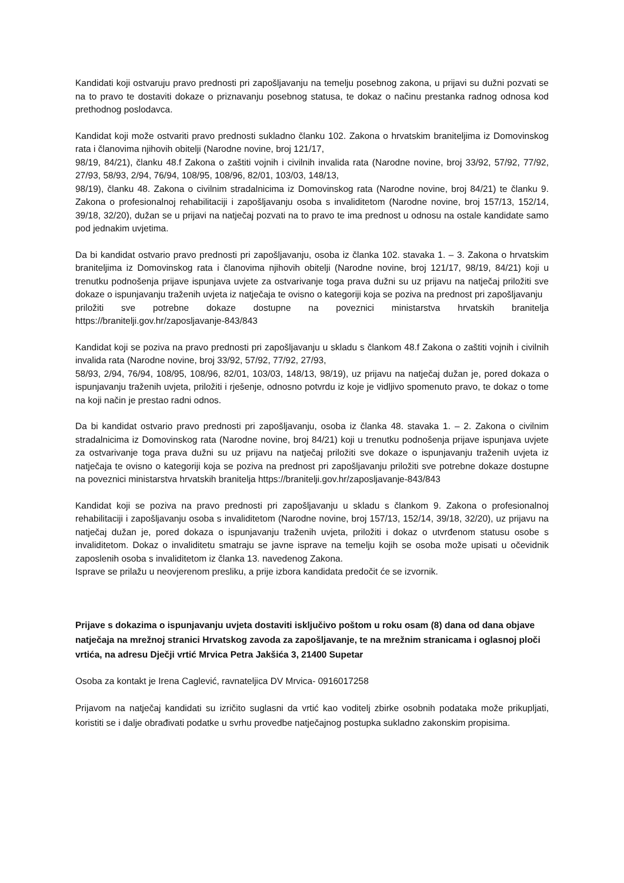Kandidati koji ostvaruju pravo prednosti pri zapošljavanju na temelju posebnog zakona, u prijavi su dužni pozvati se na to pravo te dostaviti dokaze o priznavanju posebnog statusa, te dokaz o načinu prestanka radnog odnosa kod prethodnog poslodavca.
Kandidat koji može ostvariti pravo prednosti sukladno članku 102. Zakona o hrvatskim braniteljima iz Domovinskog rata i članovima njihovih obitelji (Narodne novine, broj 121/17,
98/19, 84/21), članku 48.f Zakona o zaštiti vojnih i civilnih invalida rata (Narodne novine, broj 33/92, 57/92, 77/92, 27/93, 58/93, 2/94, 76/94, 108/95, 108/96, 82/01, 103/03, 148/13,
98/19), članku 48. Zakona o civilnim stradalnicima iz Domovinskog rata (Narodne novine, broj 84/21) te članku 9. Zakona o profesionalnoj rehabilitaciji i zapošljavanju osoba s invaliditetom (Narodne novine, broj 157/13, 152/14, 39/18, 32/20), dužan se u prijavi na natječaj pozvati na to pravo te ima prednost u odnosu na ostale kandidate samo pod jednakim uvjetima.
Da bi kandidat ostvario pravo prednosti pri zapošljavanju, osoba iz članka 102. stavaka 1. – 3. Zakona o hrvatskim braniteljima iz Domovinskog rata i članovima njihovih obitelji (Narodne novine, broj 121/17, 98/19, 84/21) koji u trenutku podnošenja prijave ispunjava uvjete za ostvarivanje toga prava dužni su uz prijavu na natječaj priložiti sve dokaze o ispunjavanju traženih uvjeta iz natječaja te ovisno o kategoriji koja se poziva na prednost pri zapošljavanju
priložiti sve potrebne dokaze dostupne na poveznici ministarstva hrvatskih branitelja https://branitelji.gov.hr/zaposljavanje-843/843
Kandidat koji se poziva na pravo prednosti pri zapošljavanju u skladu s člankom 48.f Zakona o zaštiti vojnih i civilnih invalida rata (Narodne novine, broj 33/92, 57/92, 77/92, 27/93,
58/93, 2/94, 76/94, 108/95, 108/96, 82/01, 103/03, 148/13, 98/19), uz prijavu na natječaj dužan je, pored dokaza o ispunjavanju traženih uvjeta, priložiti i rješenje, odnosno potvrdu iz koje je vidljivo spomenuto pravo, te dokaz o tome na koji način je prestao radni odnos.
Da bi kandidat ostvario pravo prednosti pri zapošljavanju, osoba iz članka 48. stavaka 1. – 2. Zakona o civilnim stradalnicima iz Domovinskog rata (Narodne novine, broj 84/21) koji u trenutku podnošenja prijave ispunjava uvjete za ostvarivanje toga prava dužni su uz prijavu na natječaj priložiti sve dokaze o ispunjavanju traženih uvjeta iz natječaja te ovisno o kategoriji koja se poziva na prednost pri zapošljavanju priložiti sve potrebne dokaze dostupne na poveznici ministarstva hrvatskih branitelja https://branitelji.gov.hr/zaposljavanje-843/843
Kandidat koji se poziva na pravo prednosti pri zapošljavanju u skladu s člankom 9. Zakona o profesionalnoj rehabilitaciji i zapošljavanju osoba s invaliditetom (Narodne novine, broj 157/13, 152/14, 39/18, 32/20), uz prijavu na natječaj dužan je, pored dokaza o ispunjavanju traženih uvjeta, priložiti i dokaz o utvrđenom statusu osobe s invaliditetom. Dokaz o invaliditetu smatraju se javne isprave na temelju kojih se osoba može upisati u očevidnik zaposlenih osoba s invaliditetom iz članka 13. navedenog Zakona.
Isprave se prilažu u neovjerenom presliku, a prije izbora kandidata predočit će se izvornik.
Prijave s dokazima o ispunjavanju uvjeta dostaviti isključivo poštom u roku osam (8) dana od dana objave natječaja na mrežnoj stranici Hrvatskog zavoda za zapošljavanje, te na mrežnim stranicama i oglasnoj ploči vrtića, na adresu Dječji vrtić Mrvica Petra Jakšića 3, 21400 Supetar
Osoba za kontakt je Irena Caglević, ravnateljica DV Mrvica- 0916017258
Prijavom na natječaj kandidati su izričito suglasni da vrtić kao voditelj zbirke osobnih podataka može prikupljati, koristiti se i dalje obrađivati podatke u svrhu provedbe natječajnog postupka sukladno zakonskim propisima.